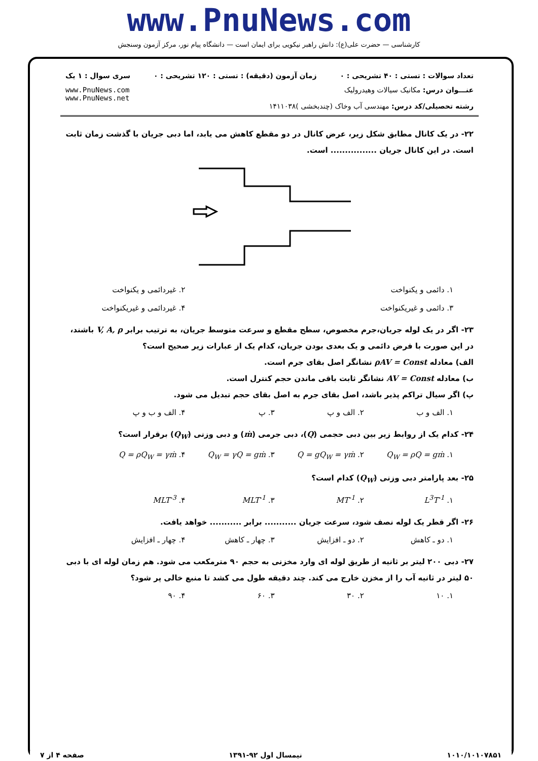www.PnuNews.com
کارشناسی — حضرت علی(ع): دانش راهبر نیکویی برای ایمان است — دانشگاه پیام نور، مرکز آزمون وسنجش
تعداد سوالات : تستی : ۴۰ تشریحی : ۰ زمان آزمون (دقیقه) : تستی : ۱۲۰ تشریحی : ۰ سری سوال : ۱ یک
عنـــوان درس: مکانیک سیالات وهیدرولیک
رشته تحصیلی/کد درس: مهندسی آب وخاک (چندبخشی )۱۴۱۱۰۳۸
www.PnuNews.com
www.PnuNews.net
۲۲- در یک کانال مطابق شکل زیر، عرض کانال در دو مقطع کاهش می یابد، اما دبی جریان با گذشت زمان ثابت است. در این کانال جریان ................ است.
۱. دائمی و یکنواخت ۲. غیردائمی و یکنواخت
۳. دائمی و غیریکنواخت ۴. غیردائمی و غیریکنواخت
۲۳- اگر در یک لوله جریان،جرم مخصوص، سطح مقطع و سرعت متوسط جریان، به ترتیب برابر V, A, ρ باشند، در این صورت با فرض دائمی و یک بعدی بودن جریان، کدام یک از عبارات زیر صحیح است؟
الف) معادله ρAV = Const نشانگر اصل بقای جرم است.
ب) معادله AV = Const نشانگر ثابت باقی ماندن حجم کنترل است.
پ) اگر سیال تراکم پذیر باشد، اصل بقای جرم به اصل بقای حجم تبدیل می شود.
۱. الف و ب ۲. الف و پ ۳. پ ۴. الف و ب و پ
۲۴- کدام یک از روابط زیر بین دبی حجمی (Q)، دبی جرمی (ṁ) و دبی وزنی (Q<sub>W</sub>) برقرار است؟
۱. Q<sub>W</sub> = ρQ = gṁ ۲. Q = gQ<sub>W</sub> = γṁ ۳. Q<sub>W</sub> = γQ = gṁ ۴. Q = ρQ<sub>W</sub> = γṁ
۲۵- بعد پارامتر دبی وزنی (Q<sub>W</sub>) کدام است؟
۱. L<sup>3</sup>T<sup>-1</sup> ۲. MT<sup>-1</sup> ۳. MLT<sup>-1</sup> ۴. MLT<sup>-3</sup>
۲۶- اگر قطر یک لوله نصف شود، سرعت جریان ........... برابر ........... خواهد یافت.
۱. دو ـ کاهش ۲. دو ـ افزایش ۳. چهار ـ کاهش ۴. چهار ـ افزایش
۲۷- دبی ۲۰۰ لیتر بر ثانیه از طریق لوله ای وارد مخزنی به حجم ۹۰ مترمکعب می شود. هم زمان لوله ای با دبی ۵۰ لیتر در ثانیه آب را از مخزن خارج می کند. چند دقیقه طول می کشد تا منبع خالی پر شود؟
۱. ۱۰ ۲. ۳۰ ۳. ۶۰ ۴. ۹۰
۱۰۱۰/۱۰۱۰۷۸۵۱ نیمسال اول ۹۲-۱۳۹۱ صفحه ۴ از ۷